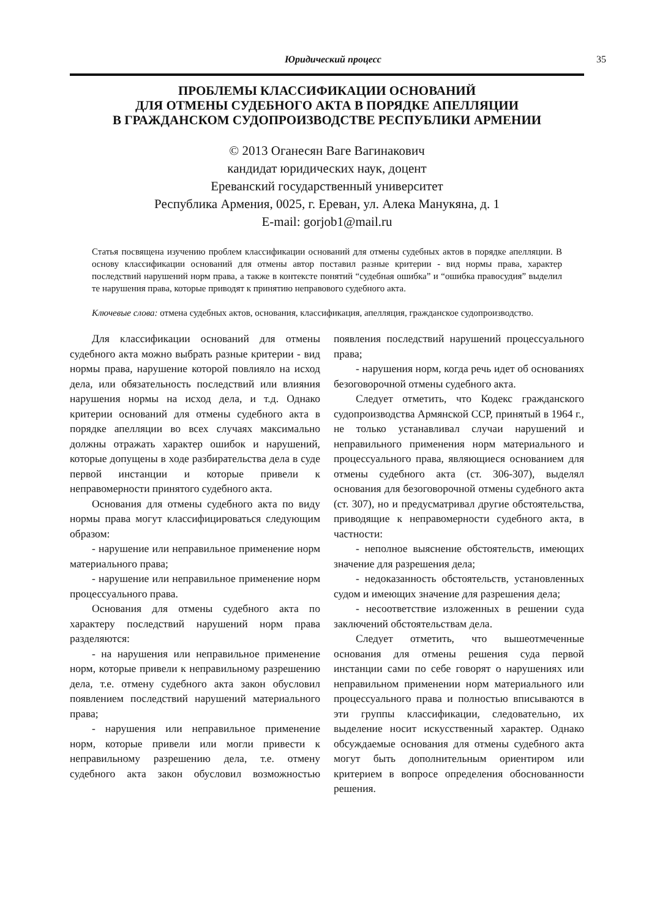Юридический процесс 35
ПРОБЛЕМЫ КЛАССИФИКАЦИИ ОСНОВАНИЙ
ДЛЯ ОТМЕНЫ СУДЕБНОГО АКТА В ПОРЯДКЕ АПЕЛЛЯЦИИ
В ГРАЖДАНСКОМ СУДОПРОИЗВОДСТВЕ РЕСПУБЛИКИ АРМЕНИИ
© 2013 Оганесян Ваге Вагинакович
кандидат юридических наук, доцент
Ереванский государственный университет
Республика Армения, 0025, г. Ереван, ул. Алека Манукяна, д. 1
E-mail: gorjob1@mail.ru
Статья посвящена изучению проблем классификации оснований для отмены судебных актов в порядке апелляции. В основу классификации оснований для отмены автор поставил разные критерии - вид нормы права, характер последствий нарушений норм права, а также в контексте понятий “судебная ошибка” и “ошибка правосудия” выделил те нарушения права, которые приводят к принятию неправового судебного акта.
Ключевые слова: отмена судебных актов, основания, классификация, апелляция, гражданское судопроизводство.
Для классификации оснований для отмены судебного акта можно выбрать разные критерии - вид нормы права, нарушение которой повлияло на исход дела, или обязательность последствий или влияния нарушения нормы на исход дела, и т.д. Однако критерии оснований для отмены судебного акта в порядке апелляции во всех случаях максимально должны отражать характер ошибок и нарушений, которые допущены в ходе разбирательства дела в суде первой инстанции и которые привели к неправомерности принятого судебного акта.
Основания для отмены судебного акта по виду нормы права могут классифицироваться следующим образом:
- нарушение или неправильное применение норм материального права;
- нарушение или неправильное применение норм процессуального права.
Основания для отмены судебного акта по характеру последствий нарушений норм права разделяются:
- на нарушения или неправильное применение норм, которые привели к неправильному разрешению дела, т.е. отмену судебного акта закон обусловил появлением последствий нарушений материального права;
- нарушения или неправильное применение норм, которые привели или могли привести к неправильному разрешению дела, т.е. отмену судебного акта закон обусловил возможностью появления последствий нарушений процессуального права;
- нарушения норм, когда речь идет об основаниях безоговорочной отмены судебного акта.
Следует отметить, что Кодекс гражданского судопроизводства Армянской ССР, принятый в 1964 г., не только устанавливал случаи нарушений и неправильного применения норм материального и процессуального права, являющиеся основанием для отмены судебного акта (ст. 306-307), выделял основания для безоговорочной отмены судебного акта (ст. 307), но и предусматривал другие обстоятельства, приводящие к неправомерности судебного акта, в частности:
- неполное выяснение обстоятельств, имеющих значение для разрешения дела;
- недоказанность обстоятельств, установленных судом и имеющих значение для разрешения дела;
- несоответствие изложенных в решении суда заключений обстоятельствам дела.
Следует отметить, что вышеотмеченные основания для отмены решения суда первой инстанции сами по себе говорят о нарушениях или неправильном применении норм материального или процессуального права и полностью вписываются в эти группы классификации, следовательно, их выделение носит искусственный характер. Однако обсуждаемые основания для отмены судебного акта могут быть дополнительным ориентиром или критерием в вопросе определения обоснованности решения.